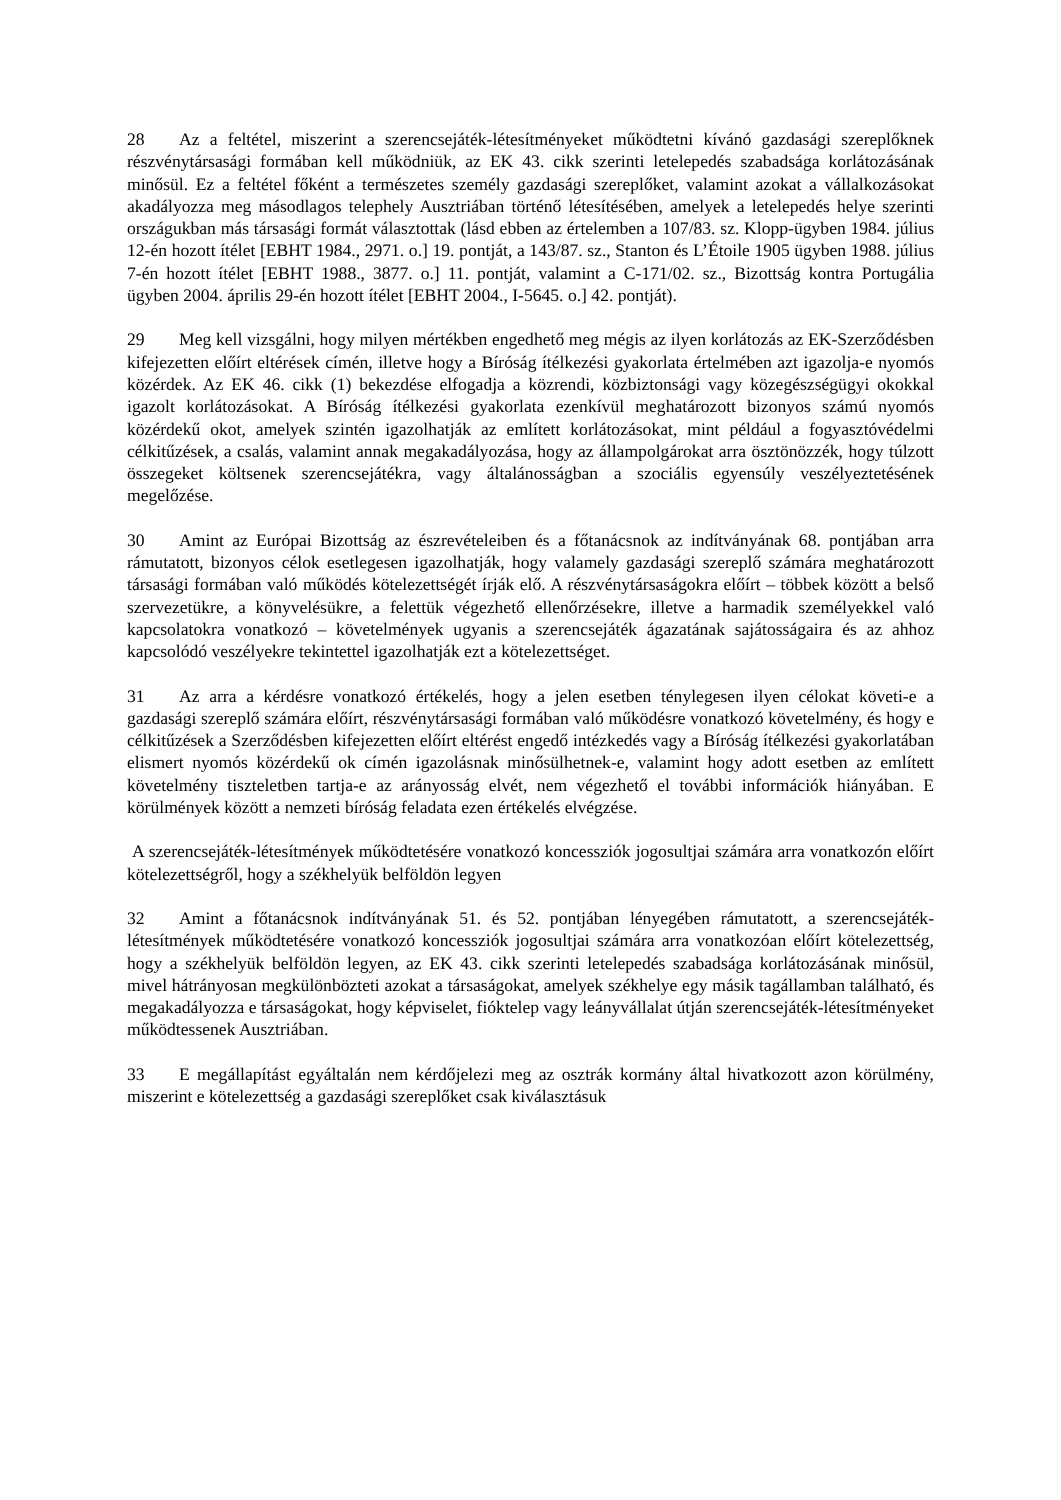28 Az a feltétel, miszerint a szerencsejáték-létesítményeket működtetni kívánó gazdasági szereplőknek részvénytársasági formában kell működniük, az EK 43. cikk szerinti letelepedés szabadsága korlátozásának minősül. Ez a feltétel főként a természetes személy gazdasági szereplőket, valamint azokat a vállalkozásokat akadályozza meg másodlagos telephely Ausztriában történő létesítésében, amelyek a letelepedés helye szerinti országukban más társasági formát választottak (lásd ebben az értelemben a 107/83. sz. Klopp-ügyben 1984. július 12-én hozott ítélet [EBHT 1984., 2971. o.] 19. pontját, a 143/87. sz., Stanton és L’Étoile 1905 ügyben 1988. július 7-én hozott ítélet [EBHT 1988., 3877. o.] 11. pontját, valamint a C-171/02. sz., Bizottság kontra Portugália ügyben 2004. április 29-én hozott ítélet [EBHT 2004., I-5645. o.] 42. pontját).
29 Meg kell vizsgálni, hogy milyen mértékben engedhető meg mégis az ilyen korlátozás az EK-Szerződésben kifejezetten előírt eltérések címén, illetve hogy a Bíróság ítélkezési gyakorlata értelmében azt igazolja-e nyomós közérdek. Az EK 46. cikk (1) bekezdése elfogadja a közrendi, közbiztonsági vagy közegészségügyi okokkal igazolt korlátozásokat. A Bíróság ítélkezési gyakorlata ezenkívül meghatározott bizonyos számú nyomós közérdekű okot, amelyek szintén igazolhatják az említett korlátozásokat, mint például a fogyasztóvédelmi célkitűzések, a csalás, valamint annak megakadályozása, hogy az állampolgárokat arra ösztönözzék, hogy túlzott összegeket költsenek szerencsejátékra, vagy általánosságban a szociális egyensúly veszélyeztetésének megelőzése.
30 Amint az Európai Bizottság az észrevételeiben és a főtanácsnok az indítványának 68. pontjában arra rámutatott, bizonyos célok esetlegesen igazolhatják, hogy valamely gazdasági szereplő számára meghatározott társasági formában való működés kötelezettségét írják elő. A részvénytársaságokra előírt – többek között a belső szervezetükre, a könyvelésükre, a felettük végezhető ellenőrzésekre, illetve a harmadik személyekkel való kapcsolatokra vonatkozó – követelmények ugyanis a szerencsejáték ágazatának sajátosságaira és az ahhoz kapcsolódó veszélyekre tekintettel igazolhatják ezt a kötelezettséget.
31 Az arra a kérdésre vonatkozó értékelés, hogy a jelen esetben ténylegesen ilyen célokat követi-e a gazdasági szereplő számára előírt, részvénytársasági formában való működésre vonatkozó követelmény, és hogy e célkitűzések a Szerződésben kifejezetten előírt eltérést engedő intézkedés vagy a Bíróság ítélkezési gyakorlatában elismert nyomós közérdekű ok címén igazolásnak minősülhetnek-e, valamint hogy adott esetben az említett követelmény tiszteletben tartja-e az arányosság elvét, nem végezhető el további információk hiányában. E körülmények között a nemzeti bíróság feladata ezen értékelés elvégzése.
A szerencsejáték-létesítmények működtetésére vonatkozó koncessziók jogosultjai számára arra vonatkozón előírt kötelezettségről, hogy a székhelyük belföldön legyen
32 Amint a főtanácsnok indítványának 51. és 52. pontjában lényegében rámutatott, a szerencsejáték-létesítmények működtetésére vonatkozó koncessziók jogosultjai számára arra vonatkozóan előírt kötelezettség, hogy a székhelyük belföldön legyen, az EK 43. cikk szerinti letelepedés szabadsága korlátozásának minősül, mivel hátrányosan megkülönbözteti azokat a társaságokat, amelyek székhelye egy másik tagállamban található, és megakadályozza e társaságokat, hogy képviselet, fióktelep vagy leányvállalat útján szerencsejáték-létesítményeket működtessenek Ausztriában.
33 E megállapítást egyáltalán nem kérdőjelezi meg az osztrák kormány által hivatkozott azon körülmény, miszerint e kötelezettség a gazdasági szereplőket csak kiválasztásuk